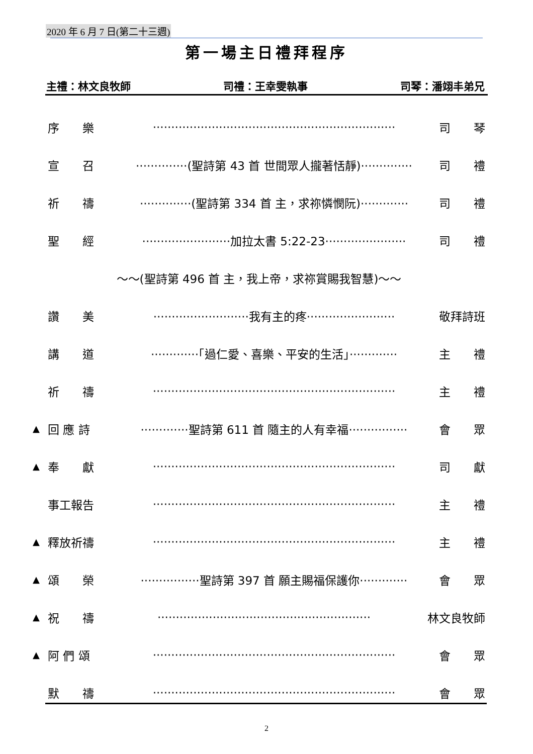2020 年 6 月 7 日(第二十三週)
第一場主日禮拜程序
主禮：林文良牧師 司禮：王幸雯執事 司琴：潘翊丰弟兄
序　　樂 ·································································· 司　　琴
宣　　召 ··············(聖詩第 43 首 世間眾人攏著恬靜)·············· 司　　禮
祈　　禱 ··············(聖詩第 334 首 主，求祢憐憫阮)············· 司　　禮
聖　　經 ························加拉太書 5:22-23······················ 司　　禮
～～(聖詩第 496 首 主，我上帝，求祢賞賜我智慧)～～
讚　　美 ··························我有主的疼························ 敬拜詩班
講　　道 ·············「過仁愛、喜樂、平安的生活」············· 主　　禮
祈　　禱 ·································································· 主　　禮
▲ 回 應 詩 ·············聖詩第 611 首 隨主的人有幸福················ 會　　眾
▲ 奉　　獻 ·································································· 司　　獻
事工報告 ·································································· 主　　禮
▲ 釋放祈禱 ·································································· 主　　禮
▲ 頌　　榮 ················聖詩第 397 首 願主賜福保護你············· 會　　眾
▲ 祝　　禱 ·························································· 林文良牧師
▲ 阿 們 頌 ·································································· 會　　眾
默　　禱 ·································································· 會　　眾
2